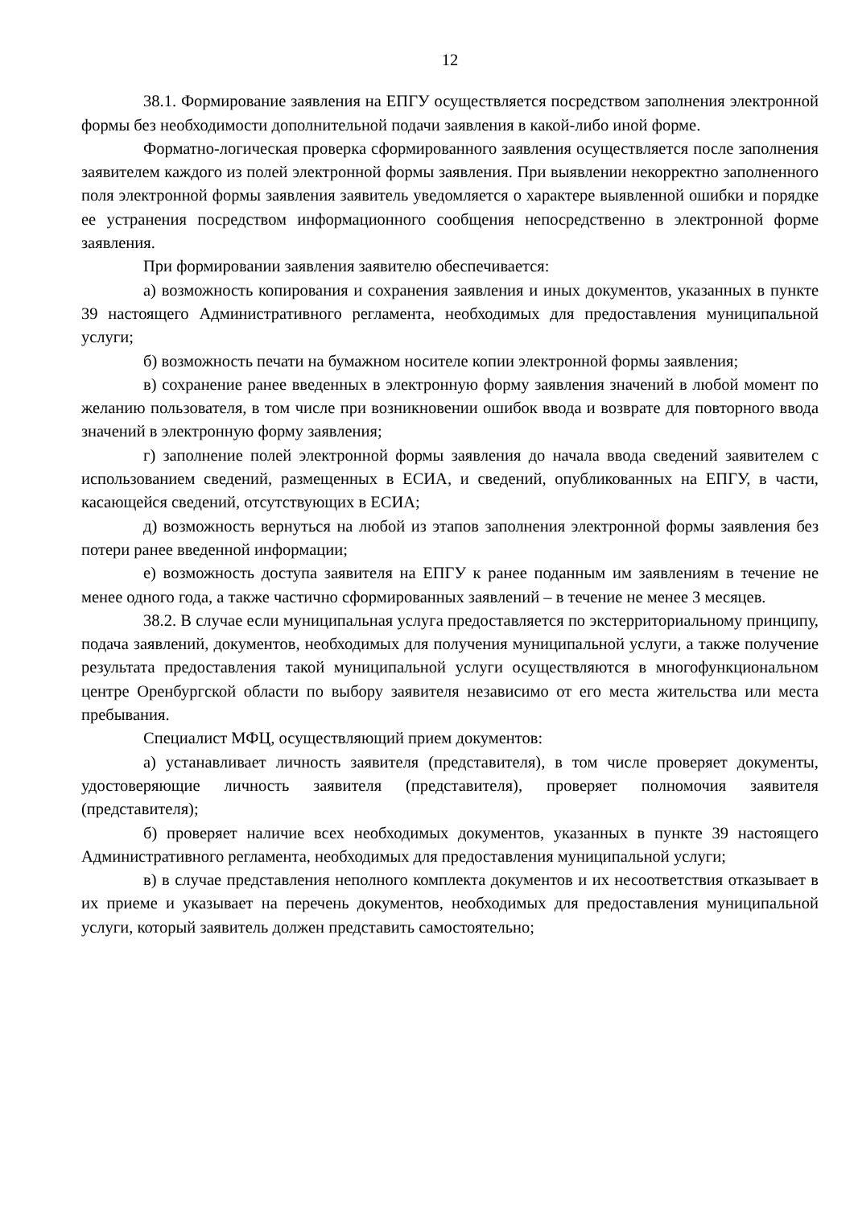12
38.1. Формирование заявления на ЕПГУ осуществляется посредством заполнения электронной формы без необходимости дополнительной подачи заявления в какой-либо иной форме.
Форматно-логическая проверка сформированного заявления осуществляется после заполнения заявителем каждого из полей электронной формы заявления. При выявлении некорректно заполненного поля электронной формы заявления заявитель уведомляется о характере выявленной ошибки и порядке ее устранения посредством информационного сообщения непосредственно в электронной форме заявления.
При формировании заявления заявителю обеспечивается:
а) возможность копирования и сохранения заявления и иных документов, указанных в пункте 39 настоящего Административного регламента, необходимых для предоставления муниципальной услуги;
б) возможность печати на бумажном носителе копии электронной формы заявления;
в) сохранение ранее введенных в электронную форму заявления значений в любой момент по желанию пользователя, в том числе при возникновении ошибок ввода и возврате для повторного ввода значений в электронную форму заявления;
г) заполнение полей электронной формы заявления до начала ввода сведений заявителем с использованием сведений, размещенных в ЕСИА, и сведений, опубликованных на ЕПГУ, в части, касающейся сведений, отсутствующих в ЕСИА;
д) возможность вернуться на любой из этапов заполнения электронной формы заявления без потери ранее введенной информации;
е) возможность доступа заявителя на ЕПГУ к ранее поданным им заявлениям в течение не менее одного года, а также частично сформированных заявлений – в течение не менее 3 месяцев.
38.2. В случае если муниципальная услуга предоставляется по экстерриториальному принципу, подача заявлений, документов, необходимых для получения муниципальной услуги, а также получение результата предоставления такой муниципальной услуги осуществляются в многофункциональном центре Оренбургской области по выбору заявителя независимо от его места жительства или места пребывания.
Специалист МФЦ, осуществляющий прием документов:
а) устанавливает личность заявителя (представителя), в том числе проверяет документы, удостоверяющие личность заявителя (представителя), проверяет полномочия заявителя (представителя);
б) проверяет наличие всех необходимых документов, указанных в пункте 39 настоящего Административного регламента, необходимых для предоставления муниципальной услуги;
в) в случае представления неполного комплекта документов и их несоответствия отказывает в их приеме и указывает на перечень документов, необходимых для предоставления муниципальной услуги, который заявитель должен представить самостоятельно;